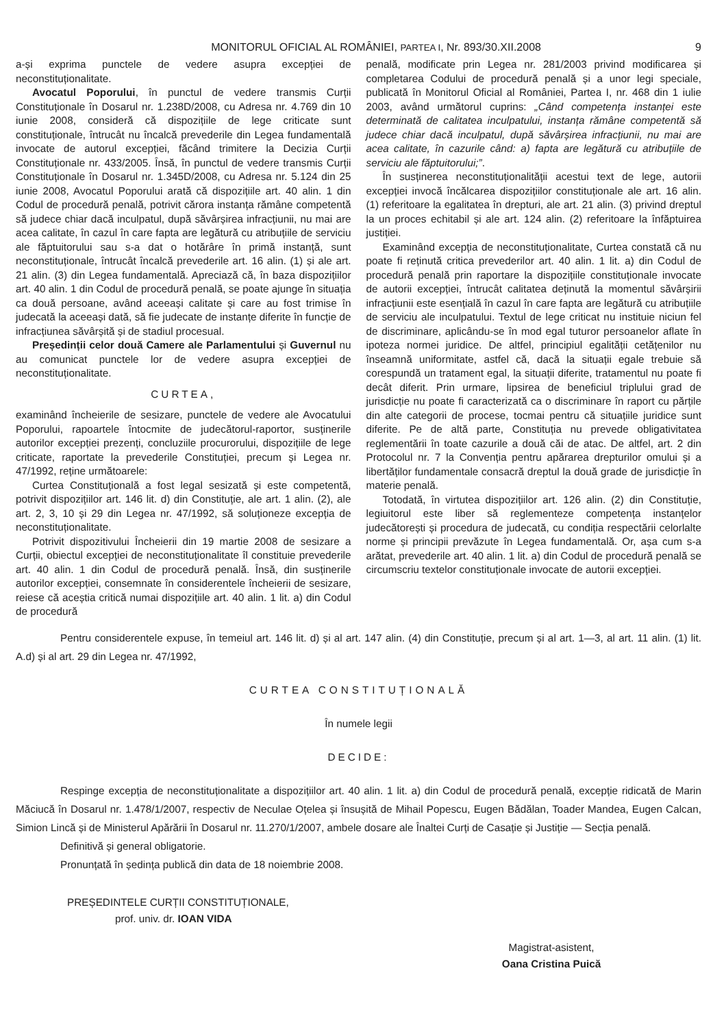MONITORUL OFICIAL AL ROMÂNIEI, PARTEA I, Nr. 893/30.XII.2008 9
a-și exprima punctele de vedere asupra excepției de neconstituționalitate.
Avocatul Poporului, în punctul de vedere transmis Curții Constituționale în Dosarul nr. 1.238D/2008, cu Adresa nr. 4.769 din 10 iunie 2008, consideră că dispozițiile de lege criticate sunt constituționale, întrucât nu încalcă prevederile din Legea fundamentală invocate de autorul excepției, făcând trimitere la Decizia Curții Constituționale nr. 433/2005. Însă, în punctul de vedere transmis Curții Constituționale în Dosarul nr. 1.345D/2008, cu Adresa nr. 5.124 din 25 iunie 2008, Avocatul Poporului arată că dispozițiile art. 40 alin. 1 din Codul de procedură penală, potrivit cărora instanța rămâne competentă să judece chiar dacă inculpatul, după săvârșirea infracțiunii, nu mai are acea calitate, în cazul în care fapta are legătură cu atribuțiile de serviciu ale făptuitorului sau s-a dat o hotărâre în primă instanță, sunt neconstituționale, întrucât încalcă prevederile art. 16 alin. (1) și ale art. 21 alin. (3) din Legea fundamentală. Apreciază că, în baza dispozițiilor art. 40 alin. 1 din Codul de procedură penală, se poate ajunge în situația ca două persoane, având aceeași calitate și care au fost trimise în judecată la aceeași dată, să fie judecate de instanțe diferite în funcție de infracțiunea săvârșită și de stadiul procesual.
Președinții celor două Camere ale Parlamentului și Guvernul nu au comunicat punctele lor de vedere asupra excepției de neconstituționalitate.
CURTEA,
examinând încheierile de sesizare, punctele de vedere ale Avocatului Poporului, rapoartele întocmite de judecătorul-raportor, susținerile autorilor excepției prezenți, concluziile procurorului, dispozițiile de lege criticate, raportate la prevederile Constituției, precum și Legea nr. 47/1992, reține următoarele:
Curtea Constituțională a fost legal sesizată și este competentă, potrivit dispozițiilor art. 146 lit. d) din Constituție, ale art. 1 alin. (2), ale art. 2, 3, 10 și 29 din Legea nr. 47/1992, să soluționeze excepția de neconstituționalitate.
Potrivit dispozitivului Încheierii din 19 martie 2008 de sesizare a Curții, obiectul excepției de neconstituționalitate îl constituie prevederile art. 40 alin. 1 din Codul de procedură penală. Însă, din susținerile autorilor excepției, consemnate în considerentele încheierii de sesizare, reiese că aceștia critică numai dispozițiile art. 40 alin. 1 lit. a) din Codul de procedură
penală, modificate prin Legea nr. 281/2003 privind modificarea și completarea Codului de procedură penală și a unor legi speciale, publicată în Monitorul Oficial al României, Partea I, nr. 468 din 1 iulie 2003, având următorul cuprins: „Când competența instanței este determinată de calitatea inculpatului, instanța rămâne competentă să judece chiar dacă inculpatul, după săvârșirea infracțiunii, nu mai are acea calitate, în cazurile când: a) fapta are legătură cu atribuțiile de serviciu ale făptuitorului;”.
În susținerea neconstituționalității acestui text de lege, autorii excepției invocă încălcarea dispozițiilor constituționale ale art. 16 alin. (1) referitoare la egalitatea în drepturi, ale art. 21 alin. (3) privind dreptul la un proces echitabil și ale art. 124 alin. (2) referitoare la înfăptuirea justiției.
Examinând excepția de neconstituționalitate, Curtea constată că nu poate fi reținută critica prevederilor art. 40 alin. 1 lit. a) din Codul de procedură penală prin raportare la dispozițiile constituționale invocate de autorii excepției, întrucât calitatea deținută la momentul săvârșirii infracțiunii este esențială în cazul în care fapta are legătură cu atribuțiile de serviciu ale inculpatului. Textul de lege criticat nu instituie niciun fel de discriminare, aplicându-se în mod egal tuturor persoanelor aflate în ipoteza normei juridice. De altfel, principiul egalității cetățenilor nu înseamnă uniformitate, astfel că, dacă la situații egale trebuie să corespundă un tratament egal, la situații diferite, tratamentul nu poate fi decât diferit. Prin urmare, lipsirea de beneficiul triplului grad de jurisdicție nu poate fi caracterizată ca o discriminare în raport cu părțile din alte categorii de procese, tocmai pentru că situațiile juridice sunt diferite. Pe de altă parte, Constituția nu prevede obligativitatea reglementării în toate cazurile a două căi de atac. De altfel, art. 2 din Protocolul nr. 7 la Convenția pentru apărarea drepturilor omului și a libertăților fundamentale consacră dreptul la două grade de jurisdicție în materie penală.
Totodată, în virtutea dispozițiilor art. 126 alin. (2) din Constituție, legiuitorul este liber să reglementeze competența instanțelor judecătorești și procedura de judecată, cu condiția respectării celorlalte norme și principii prevăzute în Legea fundamentală. Or, așa cum s-a arătat, prevederile art. 40 alin. 1 lit. a) din Codul de procedură penală se circumscriu textelor constituționale invocate de autorii excepției.
Pentru considerentele expuse, în temeiul art. 146 lit. d) și al art. 147 alin. (4) din Constituție, precum și al art. 1—3, al art. 11 alin. (1) lit. A.d) și al art. 29 din Legea nr. 47/1992,
CURTEA CONSTITUȚIONALĂ
În numele legii
DECIDE:
Respinge excepția de neconstituționalitate a dispozițiilor art. 40 alin. 1 lit. a) din Codul de procedură penală, excepție ridicată de Marin Măciucă în Dosarul nr. 1.478/1/2007, respectiv de Neculae Oțelea și însușită de Mihail Popescu, Eugen Bădălan, Toader Mandea, Eugen Calcan, Simion Lincă și de Ministerul Apărării în Dosarul nr. 11.270/1/2007, ambele dosare ale Înaltei Curți de Casație și Justiție — Secția penală.
Definitivă și general obligatorie.
Pronunțată în ședința publică din data de 18 noiembrie 2008.
PREȘEDINTELE CURȚII CONSTITUȚIONALE,
prof. univ. dr. IOAN VIDA
Magistrat-asistent,
Oana Cristina Puică